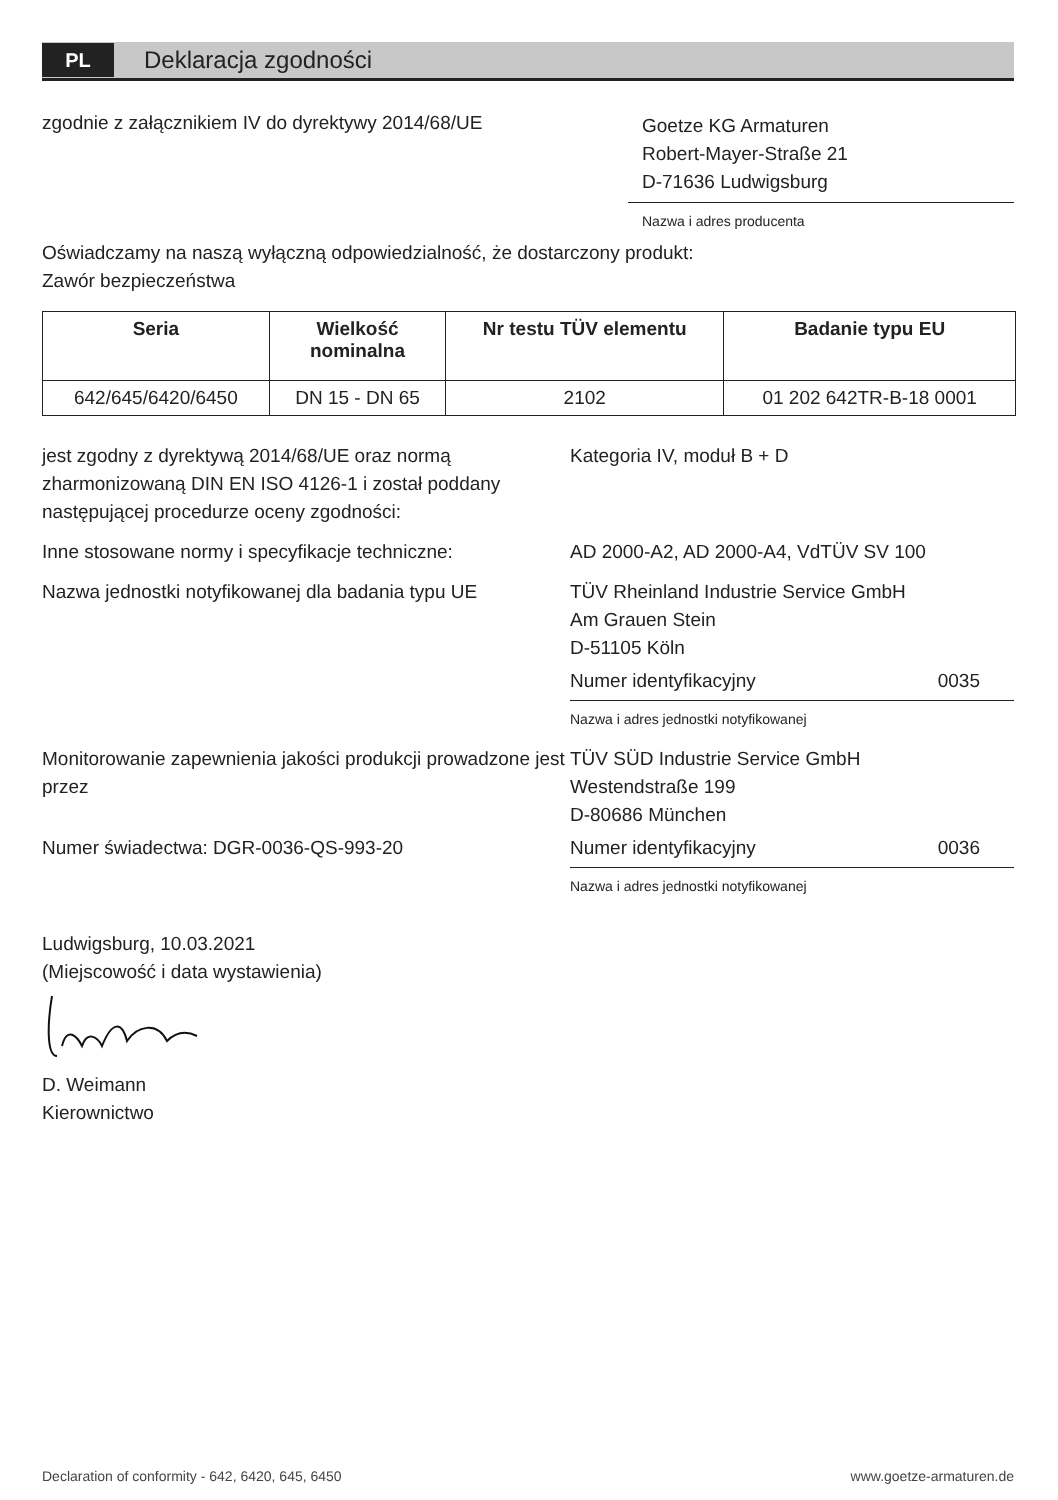PL
Deklaracja zgodności
zgodnie z załącznikiem IV do dyrektywy 2014/68/UE
Goetze KG Armaturen
Robert-Mayer-Straße 21
D-71636 Ludwigsburg
Nazwa i adres producenta
Oświadczamy na naszą wyłączną odpowiedzialność, że dostarczony produkt:
Zawór bezpieczeństwa
| Seria | Wielkość nominalna | Nr testu TÜV elementu | Badanie typu EU |
| --- | --- | --- | --- |
| 642/645/6420/6450 | DN 15 - DN 65 | 2102 | 01 202 642TR-B-18 0001 |
jest zgodny z dyrektywą 2014/68/UE oraz normą zharmonizowaną DIN EN ISO 4126-1 i został poddany następującej procedurze oceny zgodności:
Kategoria IV, moduł B + D
Inne stosowane normy i specyfikacje techniczne:
AD 2000-A2, AD 2000-A4, VdTÜV SV 100
Nazwa jednostki notyfikowanej dla badania typu UE
TÜV Rheinland Industrie Service GmbH
Am Grauen Stein
D-51105 Köln
Numer identyfikacyjny 0035
Nazwa i adres jednostki notyfikowanej
Monitorowanie zapewnienia jakości produkcji prowadzone jest przez
TÜV SÜD Industrie Service GmbH
Westendstraße 199
D-80686 München
Numer świadectwa: DGR-0036-QS-993-20 Numer identyfikacyjny 0036
Nazwa i adres jednostki notyfikowanej
Ludwigsburg, 10.03.2021
(Miejscowość i data wystawienia)
D. Weimann
Kierownictwo
Declaration of conformity - 642, 6420, 645, 6450 www.goetze-armaturen.de